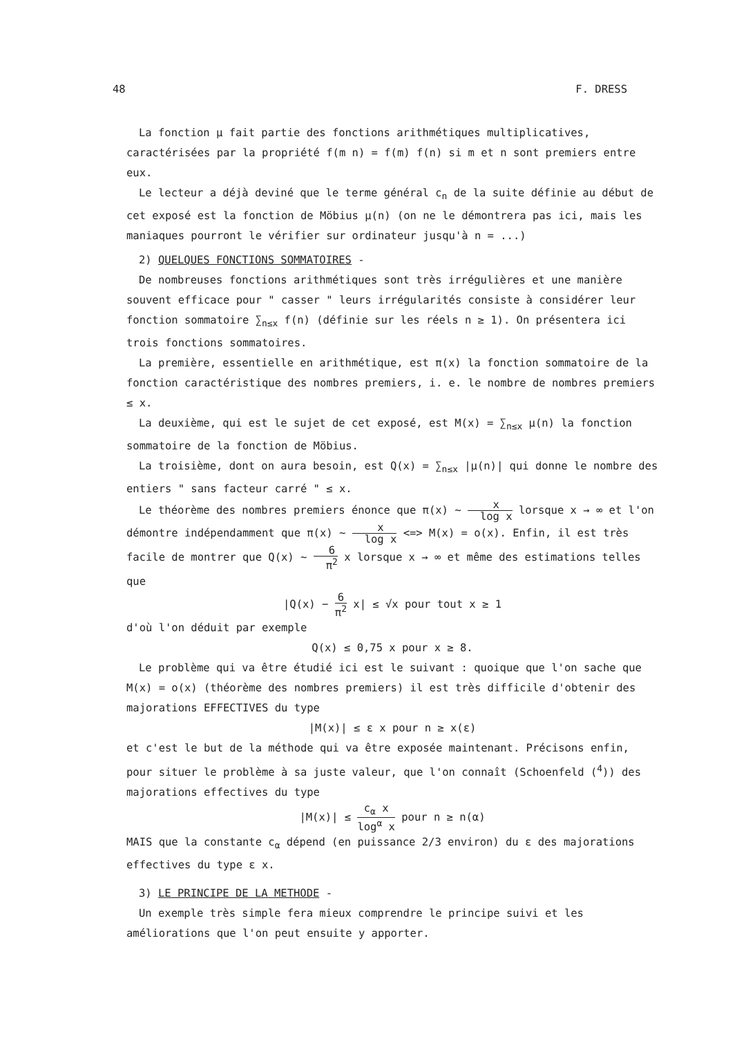48 F. DRESS
La fonction μ fait partie des fonctions arithmétiques multiplicatives, caractérisées par la propriété f(m n) = f(m) f(n) si m et n sont premiers entre eux.
Le lecteur a déjà deviné que le terme général c<sub>n</sub> de la suite définie au début de cet exposé est la fonction de Möbius μ(n) (on ne le démontrera pas ici, mais les maniaques pourront le vérifier sur ordinateur jusqu'à n = ...)
2) QUELQUES FONCTIONS SOMMATOIRES -
De nombreuses fonctions arithmétiques sont très irrégulières et une manière souvent efficace pour " casser " leurs irrégularités consiste à considérer leur fonction sommatoire ∑<sub>n≤x</sub> f(n) (définie sur les réels n ≥ 1). On présentera ici trois fonctions sommatoires.
La première, essentielle en arithmétique, est π(x) la fonction sommatoire de la fonction caractéristique des nombres premiers, i. e. le nombre de nombres premiers ≤ x.
La deuxième, qui est le sujet de cet exposé, est M(x) = ∑<sub>n≤x</sub> μ(n) la fonction sommatoire de la fonction de Möbius.
La troisième, dont on aura besoin, est Q(x) = ∑<sub>n≤x</sub> |μ(n)| qui donne le nombre des entiers " sans facteur carré " ≤ x.
Le théorème des nombres premiers énonce que π(x) ∼ x log x lorsque x → ∞ et l'on démontre indépendamment que π(x) ∼ x log x <=> M(x) = o(x). Enfin, il est très facile de montrer que Q(x) ∼ 6 π<sup>2</sup> x lorsque x → ∞ et même des estimations telles que
|Q(x) − 6 π<sup>2</sup> x| ≤ √x pour tout x ≥ 1
d'où l'on déduit par exemple
Q(x) ≤ 0,75 x pour x ≥ 8.
Le problème qui va être étudié ici est le suivant : quoique que l'on sache que M(x) = o(x) (théorème des nombres premiers) il est très difficile d'obtenir des majorations EFFECTIVES du type
|M(x)| ≤ ε x pour n ≥ x(ε)
et c'est le but de la méthode qui va être exposée maintenant. Précisons enfin, pour situer le problème à sa juste valeur, que l'on connaît (Schoenfeld (<sup>4</sup>)) des majorations effectives du type
|M(x)| ≤ c<sub>α</sub> x log<sup>α</sup> x pour n ≥ n(α)
MAIS que la constante c<sub>α</sub> dépend (en puissance 2/3 environ) du ε des majorations effectives du type ε x.
3) LE PRINCIPE DE LA METHODE -
Un exemple très simple fera mieux comprendre le principe suivi et les améliorations que l'on peut ensuite y apporter.